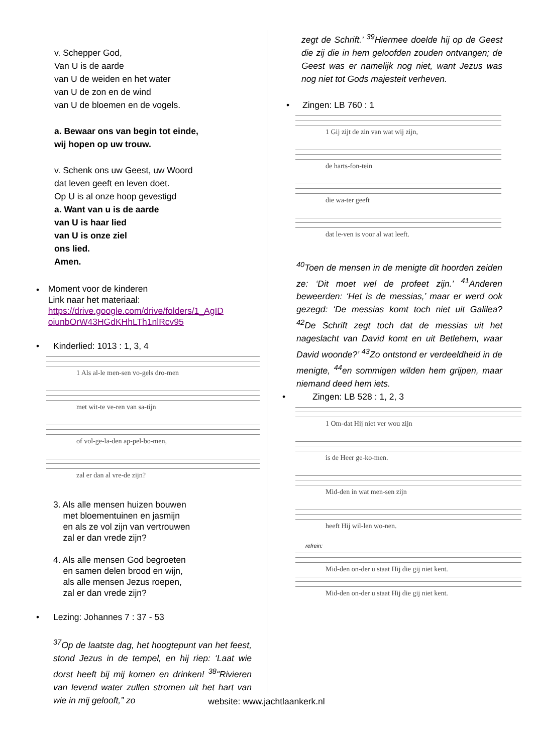v. Schepper God,
Van U is de aarde
van U de weiden en het water
van U de zon en de wind
van U de bloemen en de vogels.
a. Bewaar ons van begin tot einde,
wij hopen op uw trouw.
v. Schenk ons uw Geest, uw Woord
dat leven geeft en leven doet.
Op U is al onze hoop gevestigd
a. Want van u is de aarde
van U is haar lied
van U is onze ziel
ons lied.
Amen.
•
Moment voor de kinderen
Link naar het materiaal:
https://drive.google.com/drive/folders/1_AgID oiunbOrW43HGdKHhLTh1nlRcv95
• Kinderlied: 1013 : 1, 3, 4
1 Als al-le men-sen vo-gels dro-men
met wit-te ve-ren van sa-tijn
of vol-ge-la-den ap-pel-bo-men,
zal er dan al vre-de zijn?
3. Als alle mensen huizen bouwen
met bloementuinen en jasmijn
en als ze vol zijn van vertrouwen
zal er dan vrede zijn?
4. Als alle mensen God begroeten
en samen delen brood en wijn,
als alle mensen Jezus roepen,
zal er dan vrede zijn?
• Lezing: Johannes 7 : 37 - 53
<sup>37</sup> Op de laatste dag, het hoogtepunt van het feest, stond Jezus in de tempel, en hij riep: ‘Laat wie dorst heeft bij mij komen en drinken! <sup>38</sup>“Rivieren van levend water zullen stromen uit het hart van wie in mij gelooft,” zo
zegt de Schrift.’ <sup>39</sup>Hiermee doelde hij op de Geest die zij die in hem geloofden zouden ontvangen; de Geest was er namelijk nog niet, want Jezus was nog niet tot Gods majesteit verheven.
• Zingen: LB 760 : 1
1 Gij zijt de zin van wat wij zijn,
de harts-fon-tein
die wa-ter geeft
dat le-ven is voor al wat leeft.
<sup>40</sup> Toen de mensen in de menigte dit hoorden zeiden ze: ‘Dit moet wel de profeet zijn.’ <sup>41</sup>Anderen beweerden: ‘Het is de messias,’ maar er werd ook gezegd: ‘De messias komt toch niet uit Galilea? <sup>42</sup>De Schrift zegt toch dat de messias uit het nageslacht van David komt en uit Betlehem, waar David woonde?’ <sup>43</sup>Zo ontstond er verdeeldheid in de menigte, <sup>44</sup>en sommigen wilden hem grijpen, maar niemand deed hem iets.
• Zingen: LB 528 : 1, 2, 3
1 Om-dat Hij niet ver wou zijn
is de Heer ge-ko-men.
Mid-den in wat men-sen zijn
heeft Hij wil-len wo-nen.
refrein:
Mid-den on-der u staat Hij die gij niet kent.
Mid-den on-der u staat Hij die gij niet kent.
website: www.jachtlaankerk.nl